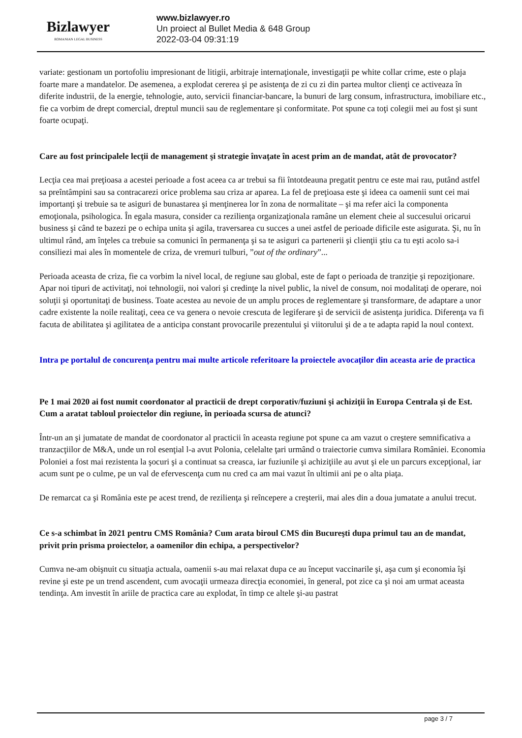Bizlawyer
ROMANIAN LEGAL BUSINESS
www.bizlawyer.ro
Un proiect al Bullet Media & 648 Group
2022-03-04 09:31:19
variate: gestionam un portofoliu impresionant de litigii, arbitraje internaţionale, investigaţii pe white collar crime, este o plaja foarte mare a mandatelor. De asemenea, a explodat cererea şi pe asistenţa de zi cu zi din partea multor clienţi ce activeaza în diferite industrii, de la energie, tehnologie, auto, servicii financiar-bancare, la bunuri de larg consum, infrastructura, imobiliare etc., fie ca vorbim de drept comercial, dreptul muncii sau de reglementare şi conformitate. Pot spune ca toţi colegii mei au fost şi sunt foarte ocupaţi.
Care au fost principalele lecţii de management şi strategie învaţate în acest prim an de mandat, atât de provocator?
Lecţia cea mai preţioasa a acestei perioade a fost aceea ca ar trebui sa fii întotdeauna pregatit pentru ce este mai rau, putând astfel sa preîntâmpini sau sa contracarezi orice problema sau criza ar aparea. La fel de preţioasa este şi ideea ca oamenii sunt cei mai importanţi şi trebuie sa te asiguri de bunastarea şi menţinerea lor în zona de normalitate – şi ma refer aici la componenta emoţionala, psihologica. În egala masura, consider ca rezilienţa organizaţionala ramâne un element cheie al succesului oricarui business şi când te bazezi pe o echipa unita şi agila, traversarea cu succes a unei astfel de perioade dificile este asigurata. Şi, nu în ultimul rând, am înţeles ca trebuie sa comunici în permanenţa şi sa te asiguri ca partenerii şi clienţii ştiu ca tu eşti acolo sa-i consiliezi mai ales în momentele de criza, de vremuri tulburi, ”out of the ordinary”...
Perioada aceasta de criza, fie ca vorbim la nivel local, de regiune sau global, este de fapt o perioada de tranziţie şi repoziţionare. Apar noi tipuri de activitaţi, noi tehnologii, noi valori şi credinţe la nivel public, la nivel de consum, noi modalitaţi de operare, noi soluţii şi oportunitaţi de business. Toate acestea au nevoie de un amplu proces de reglementare şi transformare, de adaptare a unor cadre existente la noile realitaţi, ceea ce va genera o nevoie crescuta de legiferare şi de servicii de asistenţa juridica. Diferenţa va fi facuta de abilitatea şi agilitatea de a anticipa constant provocarile prezentului şi viitorului şi de a te adapta rapid la noul context.
Intra pe portalul de concurenţa pentru mai multe articole referitoare la proiectele avocaţilor din aceasta arie de practica
Pe 1 mai 2020 ai fost numit coordonator al practicii de drept corporativ/fuziuni şi achiziţii în Europa Centrala şi de Est. Cum a aratat tabloul proiectelor din regiune, în perioada scursa de atunci?
Într-un an şi jumatate de mandat de coordonator al practicii în aceasta regiune pot spune ca am vazut o creştere semnificativa a tranzacţiilor de M&A, unde un rol esenţial l-a avut Polonia, celelalte ţari urmând o traiectorie cumva similara României. Economia Poloniei a fost mai rezistenta la şocuri şi a continuat sa creasca, iar fuziunile şi achiziţiile au avut şi ele un parcurs excepţional, iar acum sunt pe o culme, pe un val de efervescenţa cum nu cred ca am mai vazut în ultimii ani pe o alta piaţa.
De remarcat ca şi România este pe acest trend, de rezilienţa şi reîncepere a creşterii, mai ales din a doua jumatate a anului trecut.
Ce s-a schimbat în 2021 pentru CMS România? Cum arata biroul CMS din Bucureşti dupa primul tau an de mandat, privit prin prisma proiectelor, a oamenilor din echipa, a perspectivelor?
Cumva ne-am obişnuit cu situaţia actuala, oamenii s-au mai relaxat dupa ce au început vaccinarile şi, aşa cum şi economia îşi revine şi este pe un trend ascendent, cum avocaţii urmeaza direcţia economiei, în general, pot zice ca şi noi am urmat aceasta tendinţa. Am investit în ariile de practica care au explodat, în timp ce altele şi-au pastrat
page 3 / 7